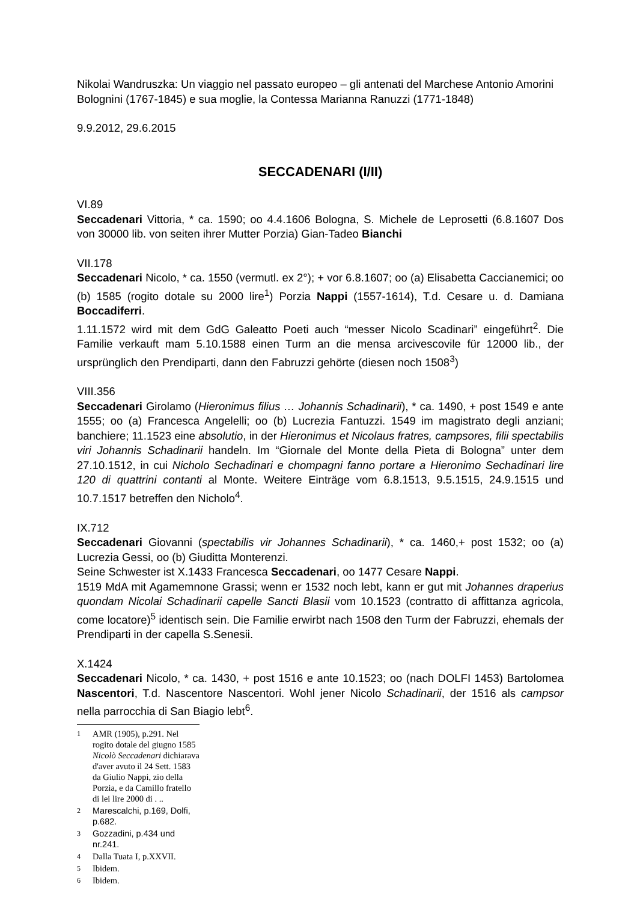Nikolai Wandruszka: Un viaggio nel passato europeo – gli antenati del Marchese Antonio Amorini Bolognini (1767-1845) e sua moglie, la Contessa Marianna Ranuzzi (1771-1848)
9.9.2012, 29.6.2015
SECCADENARI (I/II)
VI.89
Seccadenari Vittoria, * ca. 1590; oo 4.4.1606 Bologna, S. Michele de Leprosetti (6.8.1607 Dos von 30000 lib. von seiten ihrer Mutter Porzia) Gian-Tadeo Bianchi
VII.178
Seccadenari Nicolo, * ca. 1550 (vermutl. ex 2°); + vor 6.8.1607; oo (a) Elisabetta Caccianemici; oo (b) 1585 (rogito dotale su 2000 lire<sup>1</sup>) Porzia Nappi (1557-1614), T.d. Cesare u. d. Damiana Boccadiferri.
1.11.1572 wird mit dem GdG Galeatto Poeti auch “messer Nicolo Scadinari” eingeführt<sup>2</sup>. Die Familie verkauft mam 5.10.1588 einen Turm an die mensa arcivescovile für 12000 lib., der ursprünglich den Prendiparti, dann den Fabruzzi gehörte (diesen noch 1508<sup>3</sup>)
VIII.356
Seccadenari Girolamo (Hieronimus filius … Johannis Schadinarii), * ca. 1490, + post 1549 e ante 1555; oo (a) Francesca Angelelli; oo (b) Lucrezia Fantuzzi. 1549 im magistrato degli anziani; banchiere; 11.1523 eine absolutio, in der Hieronimus et Nicolaus fratres, campsores, filii spectabilis viri Johannis Schadinarii handeln. Im “Giornale del Monte della Pieta di Bologna” unter dem 27.10.1512, in cui Nicholo Sechadinari e chompagni fanno portare a Hieronimo Sechadinari lire 120 di quattrini contanti al Monte. Weitere Einträge vom 6.8.1513, 9.5.1515, 24.9.1515 und 10.7.1517 betreffen den Nicholo<sup>4</sup>.
IX.712
Seccadenari Giovanni (spectabilis vir Johannes Schadinarii), * ca. 1460,+ post 1532; oo (a) Lucrezia Gessi, oo (b) Giuditta Monterenzi.
Seine Schwester ist X.1433 Francesca Seccadenari, oo 1477 Cesare Nappi.
1519 MdA mit Agamemnone Grassi; wenn er 1532 noch lebt, kann er gut mit Johannes draperius quondam Nicolai Schadinarii capelle Sancti Blasii vom 10.1523 (contratto di affittanza agricola, come locatore)<sup>5</sup> identisch sein. Die Familie erwirbt nach 1508 den Turm der Fabruzzi, ehemals der Prendiparti in der capella S.Senesii.
X.1424
Seccadenari Nicolo, * ca. 1430, + post 1516 e ante 10.1523; oo (nach DOLFI 1453) Bartolomea Nascentori, T.d. Nascentore Nascentori. Wohl jener Nicolo Schadinarii, der 1516 als campsor nella parrocchia di San Biagio lebt<sup>6</sup>.
<sup>1</sup> AMR (1905), p.291. Nel rogito dotale del giugno 1585 Nicolò Seccadenari dichiarava d'aver avuto il 24 Sett. 1583 da Giulio Nappi, zio della Porzia, e da Camillo fratello di lei lire 2000 di . ..
<sup>2</sup> Marescalchi, p.169, Dolfi, p.682.
<sup>3</sup> Gozzadini, p.434 und nr.241.
<sup>4</sup> Dalla Tuata I, p.XXVII.
<sup>5</sup> Ibidem.
<sup>6</sup> Ibidem.